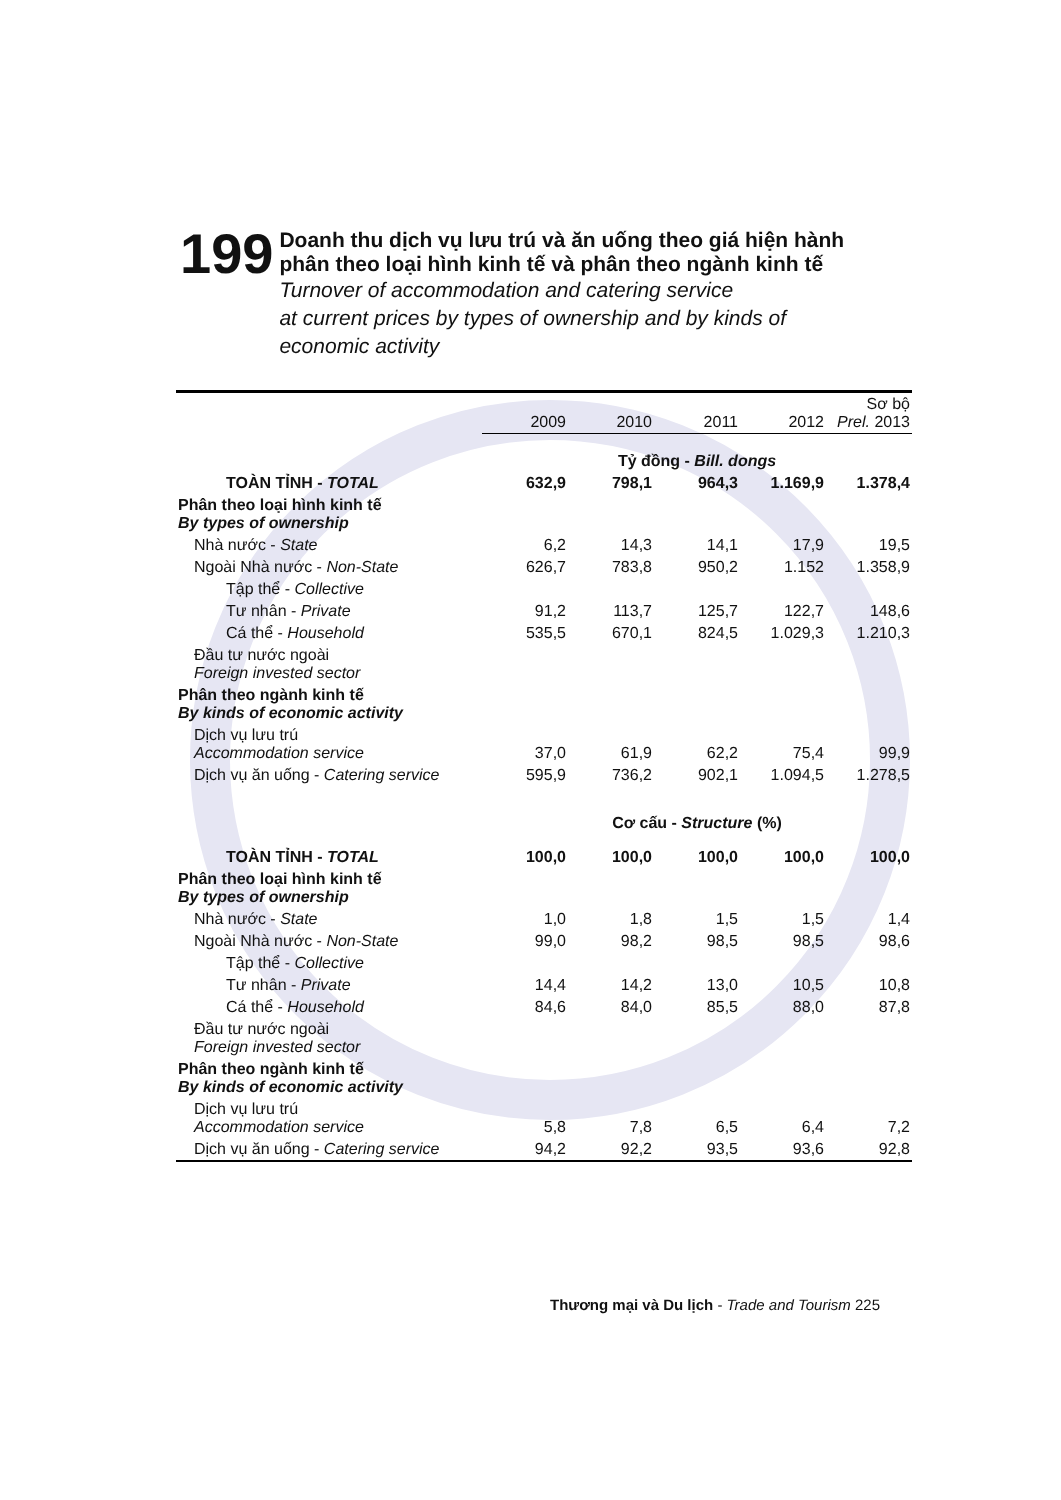199
Doanh thu dịch vụ lưu trú và ăn uống theo giá hiện hành
phân theo loại hình kinh tế và phân theo ngành kinh tế
Turnover of accommodation and catering service
at current prices by types of ownership and by kinds of
economic activity
| | 2009 | 2010 | 2011 | 2012 | Sơ bộ Prel. 2013 |
| --- | --- | --- | --- | --- | --- |
| | Tỷ đồng - Bill. dongs | | | | |
| TOÀN TỈNH - TOTAL | 632,9 | 798,1 | 964,3 | 1.169,9 | 1.378,4 |
| Phân theo loại hình kinh tế By types of ownership | | | | | |
| Nhà nước - State | 6,2 | 14,3 | 14,1 | 17,9 | 19,5 |
| Ngoài Nhà nước - Non-State | 626,7 | 783,8 | 950,2 | 1.152 | 1.358,9 |
| Tập thể - Collective | | | | | |
| Tư nhân - Private | 91,2 | 113,7 | 125,7 | 122,7 | 148,6 |
| Cá thể - Household | 535,5 | 670,1 | 824,5 | 1.029,3 | 1.210,3 |
| Đầu tư nước ngoài Foreign invested sector | | | | | |
| Phân theo ngành kinh tế By kinds of economic activity | | | | | |
| Dịch vụ lưu trú Accommodation service | 37,0 | 61,9 | 62,2 | 75,4 | 99,9 |
| Dịch vụ ăn uống - Catering service | 595,9 | 736,2 | 902,1 | 1.094,5 | 1.278,5 |
| | Cơ cấu - Structure (%) | | | | |
| TOÀN TỈNH - TOTAL | 100,0 | 100,0 | 100,0 | 100,0 | 100,0 |
| Phân theo loại hình kinh tế By types of ownership | | | | | |
| Nhà nước - State | 1,0 | 1,8 | 1,5 | 1,5 | 1,4 |
| Ngoài Nhà nước - Non-State | 99,0 | 98,2 | 98,5 | 98,5 | 98,6 |
| Tập thể - Collective | | | | | |
| Tư nhân - Private | 14,4 | 14,2 | 13,0 | 10,5 | 10,8 |
| Cá thể - Household | 84,6 | 84,0 | 85,5 | 88,0 | 87,8 |
| Đầu tư nước ngoài Foreign invested sector | | | | | |
| Phân theo ngành kinh tế By kinds of economic activity | | | | | |
| Dịch vụ lưu trú Accommodation service | 5,8 | 7,8 | 6,5 | 6,4 | 7,2 |
| Dịch vụ ăn uống - Catering service | 94,2 | 92,2 | 93,5 | 93,6 | 92,8 |
Thương mại và Du lịch - Trade and Tourism 225